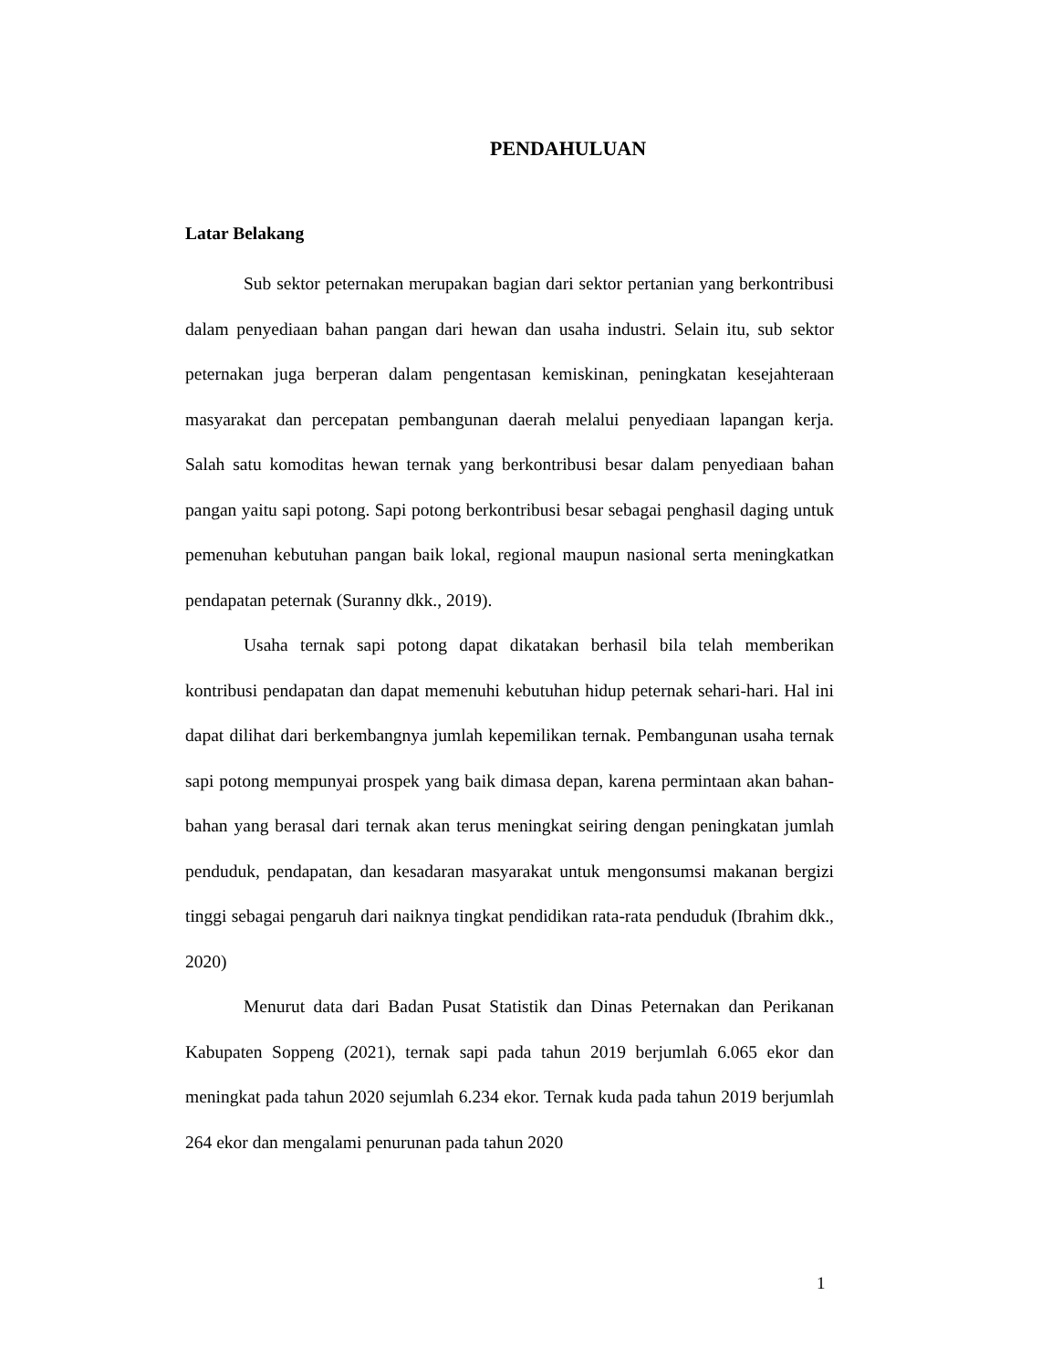PENDAHULUAN
Latar Belakang
Sub sektor peternakan merupakan bagian dari sektor pertanian yang berkontribusi dalam penyediaan bahan pangan dari hewan dan usaha industri. Selain itu, sub sektor peternakan juga berperan dalam pengentasan kemiskinan, peningkatan kesejahteraan masyarakat dan percepatan pembangunan daerah melalui penyediaan lapangan kerja. Salah satu komoditas hewan ternak yang berkontribusi besar dalam penyediaan bahan pangan yaitu sapi potong. Sapi potong berkontribusi besar sebagai penghasil daging untuk pemenuhan kebutuhan pangan baik lokal, regional maupun nasional serta meningkatkan pendapatan peternak (Suranny dkk., 2019).
Usaha ternak sapi potong dapat dikatakan berhasil bila telah memberikan kontribusi pendapatan dan dapat memenuhi kebutuhan hidup peternak sehari-hari. Hal ini dapat dilihat dari berkembangnya jumlah kepemilikan ternak. Pembangunan usaha ternak sapi potong mempunyai prospek yang baik dimasa depan, karena permintaan akan bahan-bahan yang berasal dari ternak akan terus meningkat seiring dengan peningkatan jumlah penduduk, pendapatan, dan kesadaran masyarakat untuk mengonsumsi makanan bergizi tinggi sebagai pengaruh dari naiknya tingkat pendidikan rata-rata penduduk (Ibrahim dkk., 2020)
Menurut data dari Badan Pusat Statistik dan Dinas Peternakan dan Perikanan Kabupaten Soppeng (2021), ternak sapi pada tahun 2019 berjumlah 6.065 ekor dan meningkat pada tahun 2020 sejumlah 6.234 ekor. Ternak kuda pada tahun 2019 berjumlah 264 ekor dan mengalami penurunan pada tahun 2020
1